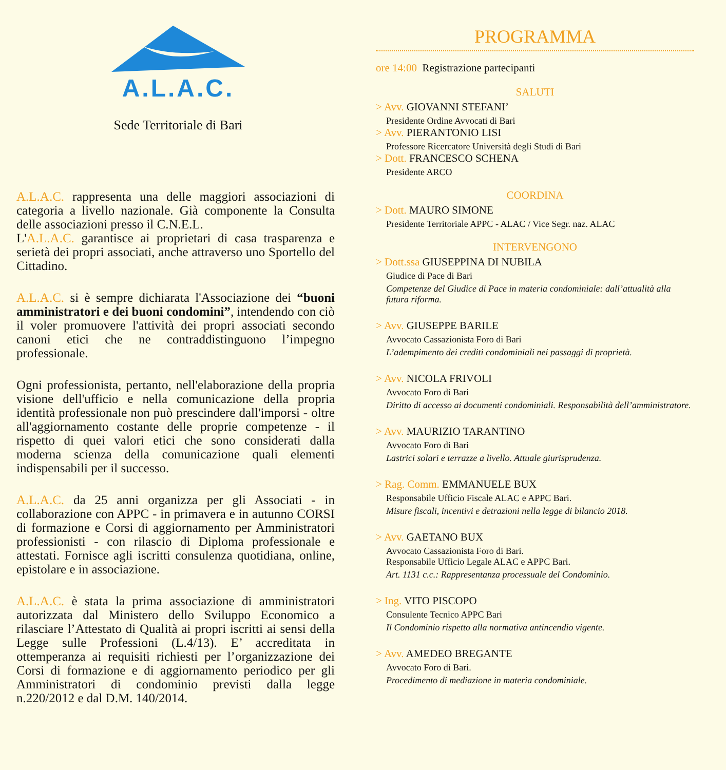A.L.A.C.
Sede Territoriale di Bari
A.L.A.C. rappresenta una delle maggiori associazioni di categoria a livello nazionale. Già componente la Consulta delle associazioni presso il C.N.E.L.
L'A.L.A.C. garantisce ai proprietari di casa trasparenza e serietà dei propri associati, anche attraverso uno Sportello del Cittadino.
A.L.A.C. si è sempre dichiarata l'Associazione dei “buoni amministratori e dei buoni condomini”, intendendo con ciò il voler promuovere l'attività dei propri associati secondo canoni etici che ne contraddistinguono l’impegno professionale.
Ogni professionista, pertanto, nell'elaborazione della propria visione dell'ufficio e nella comunicazione della propria identità professionale non può prescindere dall'imporsi - oltre all'aggiornamento costante delle proprie competenze - il rispetto di quei valori etici che sono considerati dalla moderna scienza della comunicazione quali elementi indispensabili per il successo.
A.L.A.C. da 25 anni organizza per gli Associati - in collaborazione con APPC - in primavera e in autunno CORSI di formazione e Corsi di aggiornamento per Amministratori professionisti - con rilascio di Diploma professionale e attestati. Fornisce agli iscritti consulenza quotidiana, online, epistolare e in associazione.
A.L.A.C. è stata la prima associazione di amministratori autorizzata dal Ministero dello Sviluppo Economico a rilasciare l’Attestato di Qualità ai propri iscritti ai sensi della Legge sulle Professioni (L.4/13). E’ accreditata in ottemperanza ai requisiti richiesti per l’organizzazione dei Corsi di formazione e di aggiornamento periodico per gli Amministratori di condominio previsti dalla legge n.220/2012 e dal D.M. 140/2014.
PROGRAMMA
ore 14:00 Registrazione partecipanti
SALUTI
> Avv. GIOVANNI STEFANI’
Presidente Ordine Avvocati di Bari
> Avv. PIERANTONIO LISI
Professore Ricercatore Università degli Studi di Bari
> Dott. FRANCESCO SCHENA
Presidente ARCO
COORDINA
> Dott. MAURO SIMONE
Presidente Territoriale APPC - ALAC / Vice Segr. naz. ALAC
INTERVENGONO
> Dott.ssa GIUSEPPINA DI NUBILA
Giudice di Pace di Bari
Competenze del Giudice di Pace in materia condominiale: dall’attualità alla futura riforma.
> Avv. GIUSEPPE BARILE
Avvocato Cassazionista Foro di Bari
L’adempimento dei crediti condominiali nei passaggi di proprietà.
> Avv. NICOLA FRIVOLI
Avvocato Foro di Bari
Diritto di accesso ai documenti condominiali. Responsabilità dell’amministratore.
> Avv. MAURIZIO TARANTINO
Avvocato Foro di Bari
Lastrici solari e terrazze a livello. Attuale giurisprudenza.
> Rag. Comm. EMMANUELE BUX
Responsabile Ufficio Fiscale ALAC e APPC Bari.
Misure fiscali, incentivi e detrazioni nella legge di bilancio 2018.
> Avv. GAETANO BUX
Avvocato Cassazionista Foro di Bari.
Responsabile Ufficio Legale ALAC e APPC Bari.
Art. 1131 c.c.: Rappresentanza processuale del Condominio.
> Ing. VITO PISCOPO
Consulente Tecnico APPC Bari
Il Condominio rispetto alla normativa antincendio vigente.
> Avv. AMEDEO BREGANTE
Avvocato Foro di Bari.
Procedimento di mediazione in materia condominiale.